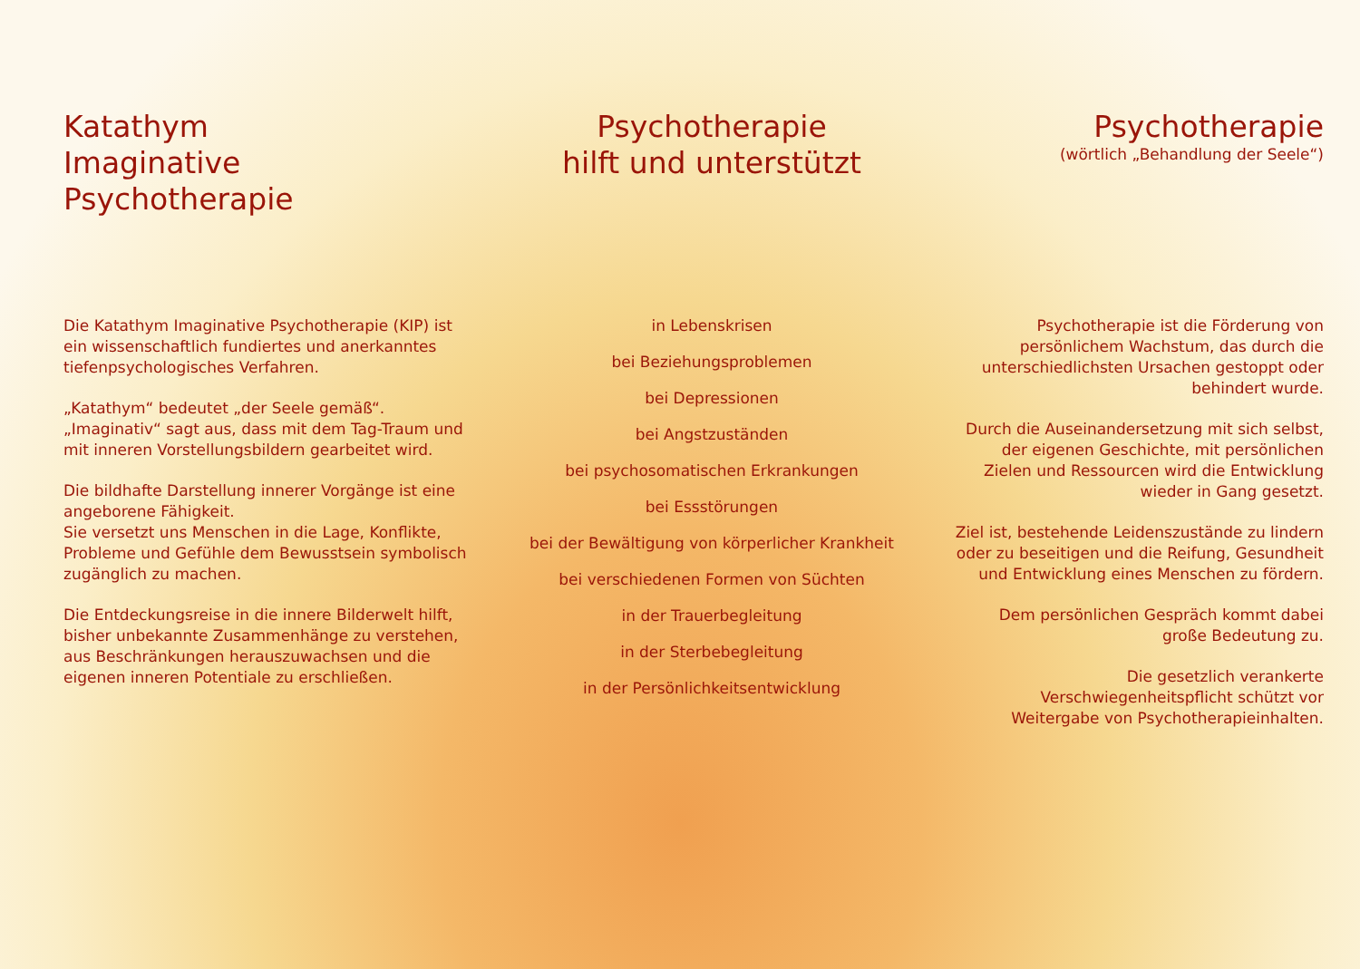Katathym
Imaginative
Psychotherapie
Die Katathym Imaginative Psychotherapie (KIP) ist ein wissenschaftlich fundiertes und anerkanntes tiefenpsychologisches Verfahren.
„Katathym“ bedeutet „der Seele gemäß“.
„Imaginativ“ sagt aus, dass mit dem Tag-Traum und mit inneren Vorstellungsbildern gearbeitet wird.
Die bildhafte Darstellung innerer Vorgänge ist eine angeborene Fähigkeit.
Sie versetzt uns Menschen in die Lage, Konflikte, Probleme und Gefühle dem Bewusstsein symbolisch zugänglich zu machen.
Die Entdeckungsreise in die innere Bilderwelt hilft, bisher unbekannte Zusammenhänge zu verstehen, aus Beschränkungen herauszuwachsen und die eigenen inneren Potentiale zu erschließen.
Psychotherapie
hilft und unterstützt
in Lebenskrisen
bei Beziehungsproblemen
bei Depressionen
bei Angstzuständen
bei psychosomatischen Erkrankungen
bei Essstörungen
bei der Bewältigung von körperlicher Krankheit
bei verschiedenen Formen von Süchten
in der Trauerbegleitung
in der Sterbebegleitung
in der Persönlichkeitsentwicklung
Psychotherapie
(wörtlich „Behandlung der Seele“)
Psychotherapie ist die Förderung von persönlichem Wachstum, das durch die unterschiedlichsten Ursachen gestoppt oder behindert wurde.
Durch die Auseinandersetzung mit sich selbst, der eigenen Geschichte, mit persönlichen Zielen und Ressourcen wird die Entwicklung wieder in Gang gesetzt.
Ziel ist, bestehende Leidenszustände zu lindern oder zu beseitigen und die Reifung, Gesundheit und Entwicklung eines Menschen zu fördern.
Dem persönlichen Gespräch kommt dabei große Bedeutung zu.
Die gesetzlich verankerte Verschwiegenheitspflicht schützt vor Weitergabe von Psychotherapieinhalten.